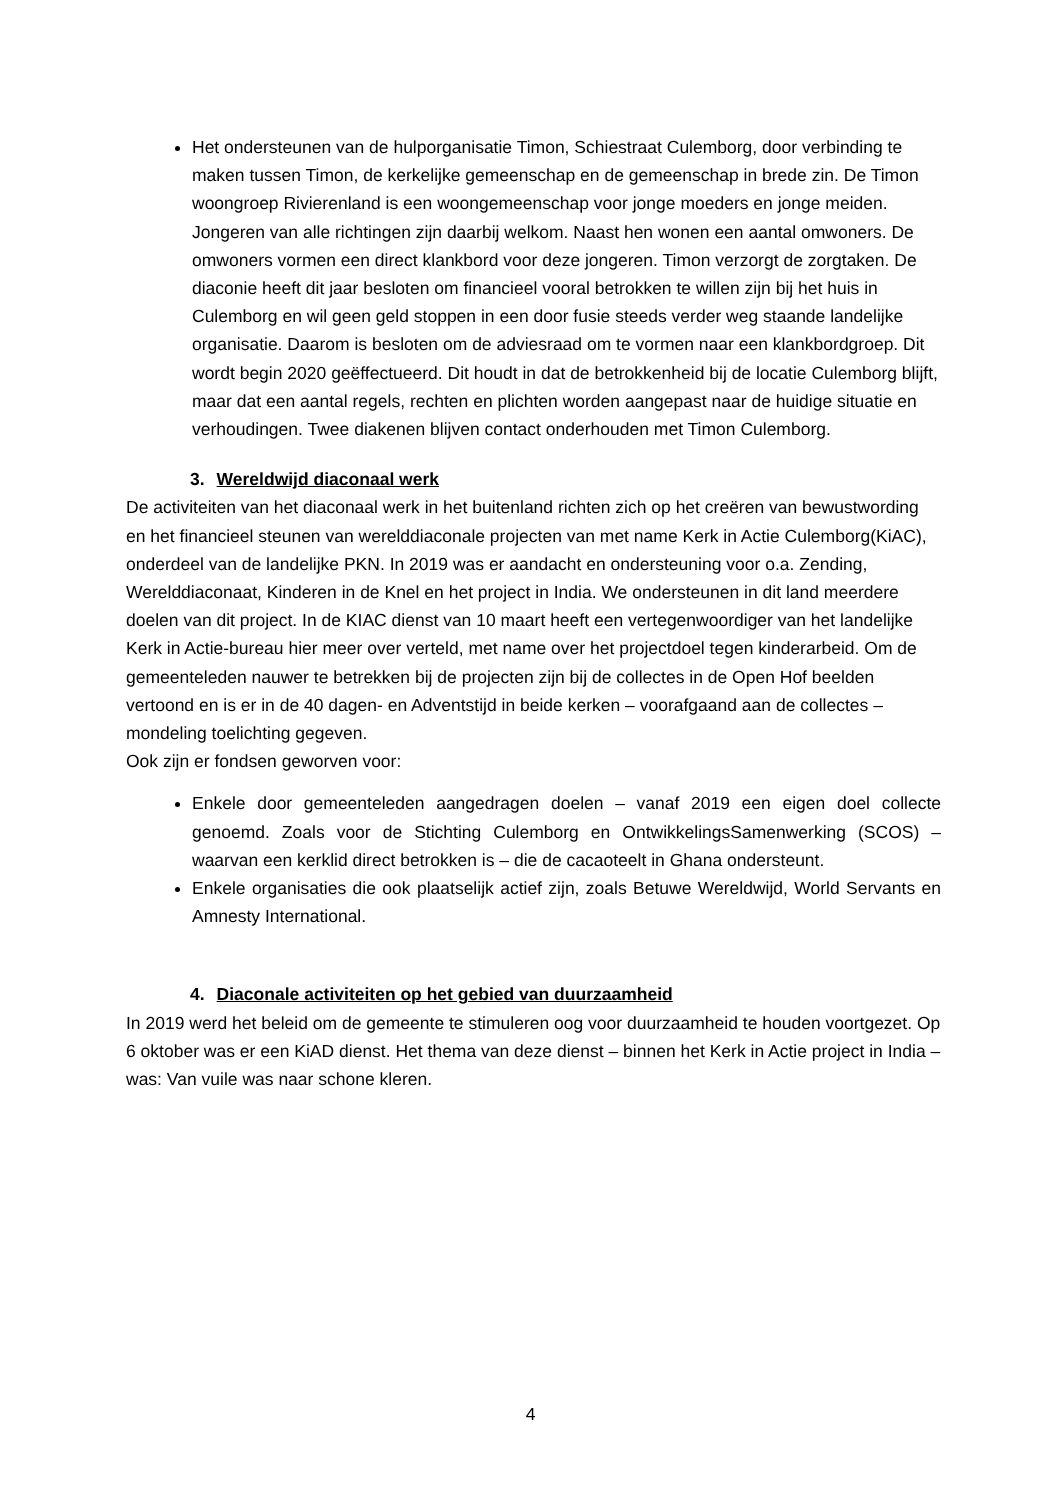Het ondersteunen van de hulporganisatie Timon, Schiestraat Culemborg, door verbinding te maken tussen Timon, de kerkelijke gemeenschap en de gemeenschap in brede zin. De Timon woongroep Rivierenland is een woongemeenschap voor jonge moeders en jonge meiden. Jongeren van alle richtingen zijn daarbij welkom. Naast hen wonen een aantal omwoners. De omwoners vormen een direct klankbord voor deze jongeren. Timon verzorgt de zorgtaken. De diaconie heeft dit jaar besloten om financieel vooral betrokken te willen zijn bij het huis in Culemborg en wil geen geld stoppen in een door fusie steeds verder weg staande landelijke organisatie. Daarom is besloten om de adviesraad om te vormen naar een klankbordgroep. Dit wordt begin 2020 geëffectueerd. Dit houdt in dat de betrokkenheid bij de locatie Culemborg blijft, maar dat een aantal regels, rechten en plichten worden aangepast naar de huidige situatie en verhoudingen. Twee diakenen blijven contact onderhouden met Timon Culemborg.
3. Wereldwijd diaconaal werk
De activiteiten van het diaconaal werk in het buitenland richten zich op het creëren van bewustwording en het financieel steunen van werelddiaconale projecten van met name Kerk in Actie Culemborg(KiAC), onderdeel van de landelijke PKN. In 2019 was er aandacht en ondersteuning voor o.a. Zending, Werelddiaconaat, Kinderen in de Knel en het project in India. We ondersteunen in dit land meerdere doelen van dit project. In de KIAC dienst van 10 maart heeft een vertegenwoordiger van het landelijke Kerk in Actie-bureau hier meer over verteld, met name over het projectdoel tegen kinderarbeid. Om de gemeenteleden nauwer te betrekken bij de projecten zijn bij de collectes in de Open Hof beelden vertoond en is er in de 40 dagen- en Adventstijd in beide kerken – voorafgaand aan de collectes – mondeling toelichting gegeven.
Ook zijn er fondsen geworven voor:
Enkele door gemeenteleden aangedragen doelen – vanaf 2019 een eigen doel collecte genoemd. Zoals voor de Stichting Culemborg en OntwikkelingsSamenwerking (SCOS) – waarvan een kerklid direct betrokken is – die de cacaoteelt in Ghana ondersteunt.
Enkele organisaties die ook plaatselijk actief zijn, zoals Betuwe Wereldwijd, World Servants en Amnesty International.
4. Diaconale activiteiten op het gebied van duurzaamheid
In 2019 werd het beleid om de gemeente te stimuleren oog voor duurzaamheid te houden voortgezet. Op 6 oktober was er een KiAD dienst. Het thema van deze dienst – binnen het Kerk in Actie project in India – was: Van vuile was naar schone kleren.
4